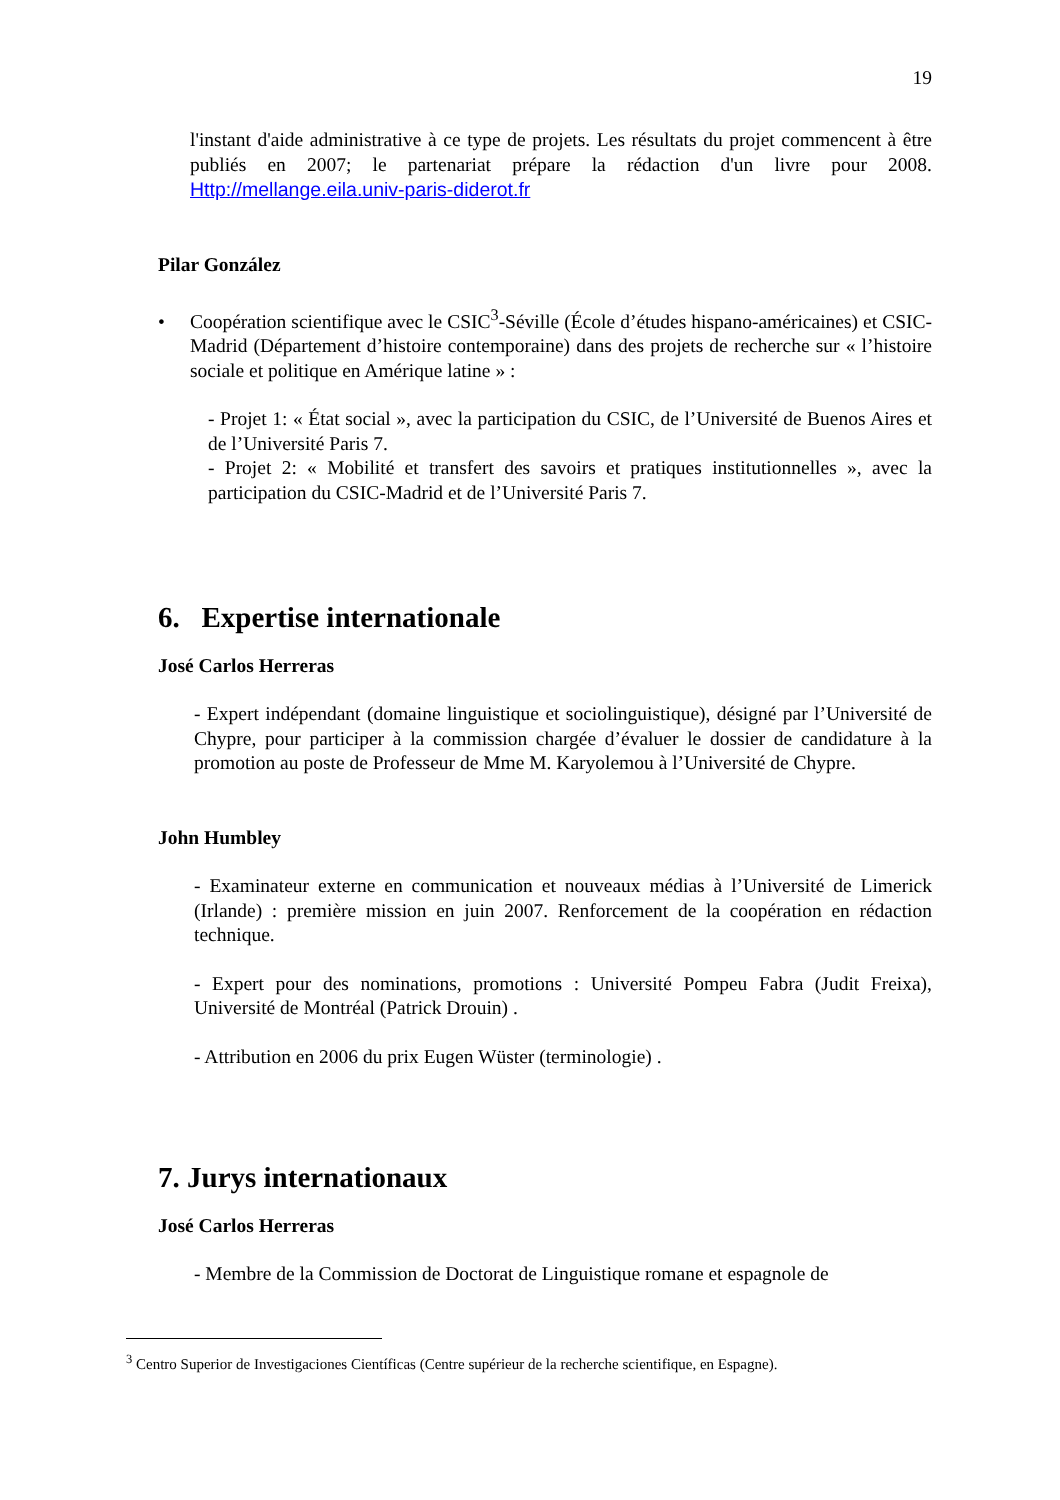19
l'instant d'aide administrative à ce type de projets. Les résultats du projet commencent à être publiés en 2007; le partenariat prépare la rédaction d'un livre pour 2008. Http://mellange.eila.univ-paris-diderot.fr
Pilar González
• Coopération scientifique avec le CSIC<sup>3</sup>-Séville (École d’études hispano-américaines) et CSIC-Madrid (Département d’histoire contemporaine) dans des projets de recherche sur « l’histoire sociale et politique en Amérique latine » :
- Projet 1: « État social », avec la participation du CSIC, de l’Université de Buenos Aires et de l’Université Paris 7.
- Projet 2: « Mobilité et transfert des savoirs et pratiques institutionnelles », avec la participation du CSIC-Madrid et de l’Université Paris 7.
6. Expertise internationale
José Carlos Herreras
- Expert indépendant (domaine linguistique et sociolinguistique), désigné par l’Université de Chypre, pour participer à la commission chargée d’évaluer le dossier de candidature à la promotion au poste de Professeur de Mme M. Karyolemou à l’Université de Chypre.
John Humbley
- Examinateur externe en communication et nouveaux médias à l’Université de Limerick (Irlande) : première mission en juin 2007. Renforcement de la coopération en rédaction technique.
- Expert pour des nominations, promotions : Université Pompeu Fabra (Judit Freixa), Université de Montréal (Patrick Drouin) .
- Attribution en 2006 du prix Eugen Wüster (terminologie) .
7. Jurys internationaux
José Carlos Herreras
- Membre de la Commission de Doctorat de Linguistique romane et espagnole de
<sup>3</sup> Centro Superior de Investigaciones Científicas (Centre supérieur de la recherche scientifique, en Espagne).